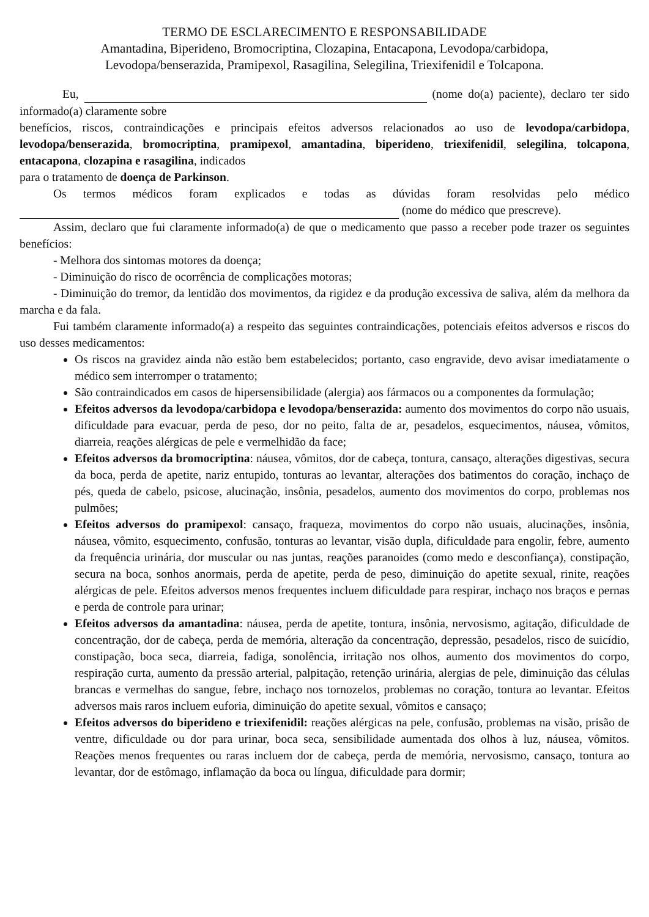TERMO DE ESCLARECIMENTO E RESPONSABILIDADE
Amantadina, Biperideno, Bromocriptina, Clozapina, Entacapona, Levodopa/carbidopa,
Levodopa/benserazida, Pramipexol, Rasagilina, Selegilina, Triexifenidil e Tolcapona.
Eu, (nome do(a) paciente), declaro ter sido informado(a) claramente sobre
benefícios, riscos, contraindicações e principais efeitos adversos relacionados ao uso de levodopa/carbidopa, levodopa/benserazida, bromocriptina, pramipexol, amantadina, biperideno, triexifenidil, selegilina, tolcapona, entacapona, clozapina e rasagilina, indicados
para o tratamento de doença de Parkinson.
Os termos médicos foram explicados e todas as dúvidas foram resolvidas pelo médico (nome do médico que prescreve).
Assim, declaro que fui claramente informado(a) de que o medicamento que passo a receber pode trazer os seguintes benefícios:
- Melhora dos sintomas motores da doença;
- Diminuição do risco de ocorrência de complicações motoras;
- Diminuição do tremor, da lentidão dos movimentos, da rigidez e da produção excessiva de saliva, além da melhora da marcha e da fala.
Fui também claramente informado(a) a respeito das seguintes contraindicações, potenciais efeitos adversos e riscos do uso desses medicamentos:
Os riscos na gravidez ainda não estão bem estabelecidos; portanto, caso engravide, devo avisar imediatamente o médico sem interromper o tratamento;
São contraindicados em casos de hipersensibilidade (alergia) aos fármacos ou a componentes da formulação;
Efeitos adversos da levodopa/carbidopa e levodopa/benserazida: aumento dos movimentos do corpo não usuais, dificuldade para evacuar, perda de peso, dor no peito, falta de ar, pesadelos, esquecimentos, náusea, vômitos, diarreia, reações alérgicas de pele e vermelhidão da face;
Efeitos adversos da bromocriptina: náusea, vômitos, dor de cabeça, tontura, cansaço, alterações digestivas, secura da boca, perda de apetite, nariz entupido, tonturas ao levantar, alterações dos batimentos do coração, inchaço de pés, queda de cabelo, psicose, alucinação, insônia, pesadelos, aumento dos movimentos do corpo, problemas nos pulmões;
Efeitos adversos do pramipexol: cansaço, fraqueza, movimentos do corpo não usuais, alucinações, insônia, náusea, vômito, esquecimento, confusão, tonturas ao levantar, visão dupla, dificuldade para engolir, febre, aumento da frequência urinária, dor muscular ou nas juntas, reações paranoides (como medo e desconfiança), constipação, secura na boca, sonhos anormais, perda de apetite, perda de peso, diminuição do apetite sexual, rinite, reações alérgicas de pele. Efeitos adversos menos frequentes incluem dificuldade para respirar, inchaço nos braços e pernas e perda de controle para urinar;
Efeitos adversos da amantadina: náusea, perda de apetite, tontura, insônia, nervosismo, agitação, dificuldade de concentração, dor de cabeça, perda de memória, alteração da concentração, depressão, pesadelos, risco de suicídio, constipação, boca seca, diarreia, fadiga, sonolência, irritação nos olhos, aumento dos movimentos do corpo, respiração curta, aumento da pressão arterial, palpitação, retenção urinária, alergias de pele, diminuição das células brancas e vermelhas do sangue, febre, inchaço nos tornozelos, problemas no coração, tontura ao levantar. Efeitos adversos mais raros incluem euforia, diminuição do apetite sexual, vômitos e cansaço;
Efeitos adversos do biperideno e triexifenidil: reações alérgicas na pele, confusão, problemas na visão, prisão de ventre, dificuldade ou dor para urinar, boca seca, sensibilidade aumentada dos olhos à luz, náusea, vômitos. Reações menos frequentes ou raras incluem dor de cabeça, perda de memória, nervosismo, cansaço, tontura ao levantar, dor de estômago, inflamação da boca ou língua, dificuldade para dormir;